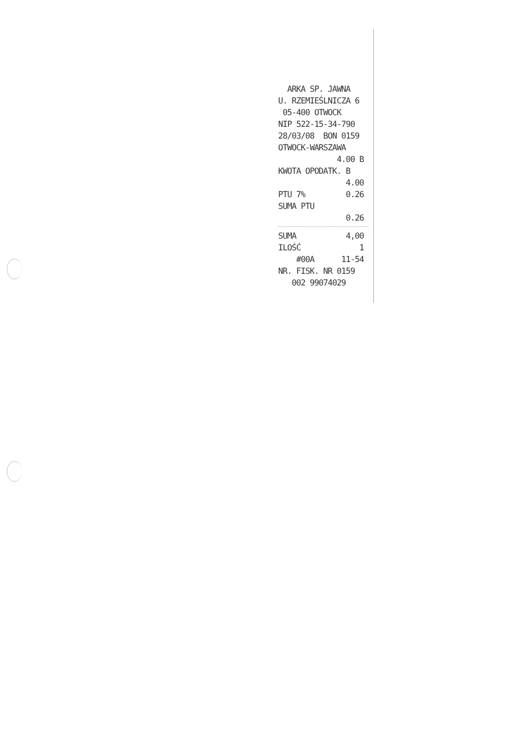ARKA SP. JAWNA
U. RZEMIEŚLNICZA 6
05-400 OTWOCK
NIP 522-15-34-790
28/03/08 BON 0159
OTWOCK-WARSZAWA
4.00 B
KWOTA OPODATK. B
4.00
PTU 7% 0.26
SUMA PTU
0.26
SUMA 4,00
ILOŚĆ 1
#00A 11-54
NR. FISK. NR 0159
002 99074029